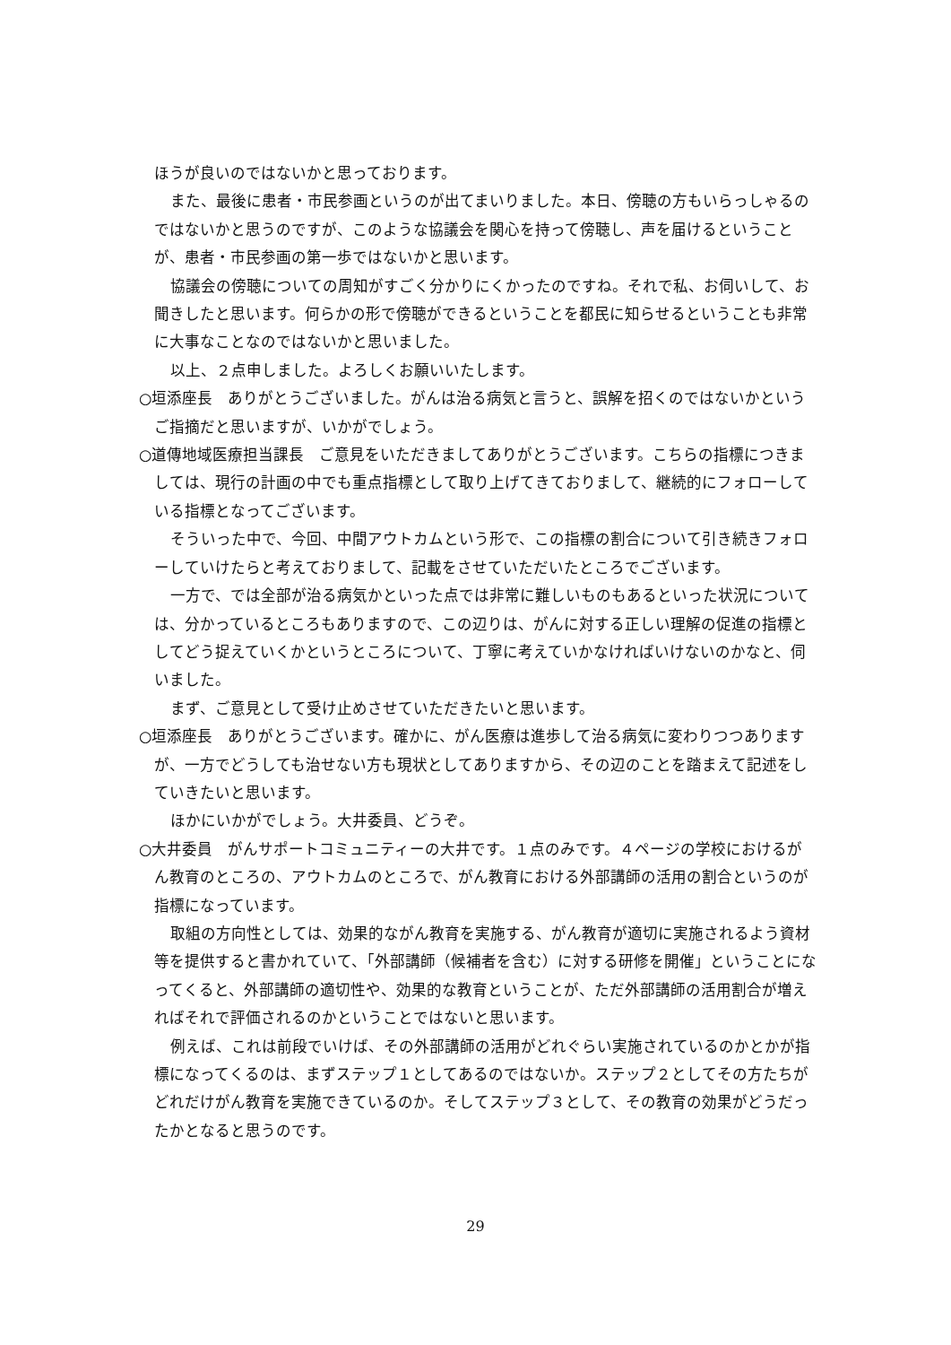ほうが良いのではないかと思っております。
また、最後に患者・市民参画というのが出てまいりました。本日、傍聴の方もいらっしゃるのではないかと思うのですが、このような協議会を関心を持って傍聴し、声を届けるということが、患者・市民参画の第一歩ではないかと思います。
協議会の傍聴についての周知がすごく分かりにくかったのですね。それで私、お伺いして、お聞きしたと思います。何らかの形で傍聴ができるということを都民に知らせるということも非常に大事なことなのではないかと思いました。
以上、２点申しました。よろしくお願いいたします。
○垣添座長　ありがとうございました。がんは治る病気と言うと、誤解を招くのではないかというご指摘だと思いますが、いかがでしょう。
○道傳地域医療担当課長　ご意見をいただきましてありがとうございます。こちらの指標につきましては、現行の計画の中でも重点指標として取り上げてきておりまして、継続的にフォローしている指標となってございます。
そういった中で、今回、中間アウトカムという形で、この指標の割合について引き続きフォローしていけたらと考えておりまして、記載をさせていただいたところでございます。
一方で、では全部が治る病気かといった点では非常に難しいものもあるといった状況については、分かっているところもありますので、この辺りは、がんに対する正しい理解の促進の指標としてどう捉えていくかというところについて、丁寧に考えていかなければいけないのかなと、伺いました。
まず、ご意見として受け止めさせていただきたいと思います。
○垣添座長　ありがとうございます。確かに、がん医療は進歩して治る病気に変わりつつありますが、一方でどうしても治せない方も現状としてありますから、その辺のことを踏まえて記述をしていきたいと思います。
ほかにいかがでしょう。大井委員、どうぞ。
○大井委員　がんサポートコミュニティーの大井です。１点のみです。４ページの学校におけるがん教育のところの、アウトカムのところで、がん教育における外部講師の活用の割合というのが指標になっています。
取組の方向性としては、効果的ながん教育を実施する、がん教育が適切に実施されるよう資材等を提供すると書かれていて、「外部講師（候補者を含む）に対する研修を開催」ということになってくると、外部講師の適切性や、効果的な教育ということが、ただ外部講師の活用割合が増えればそれで評価されるのかということではないと思います。
例えば、これは前段でいけば、その外部講師の活用がどれぐらい実施されているのかとかが指標になってくるのは、まずステップ１としてあるのではないか。ステップ２としてその方たちがどれだけがん教育を実施できているのか。そしてステップ３として、その教育の効果がどうだったかとなると思うのです。
29